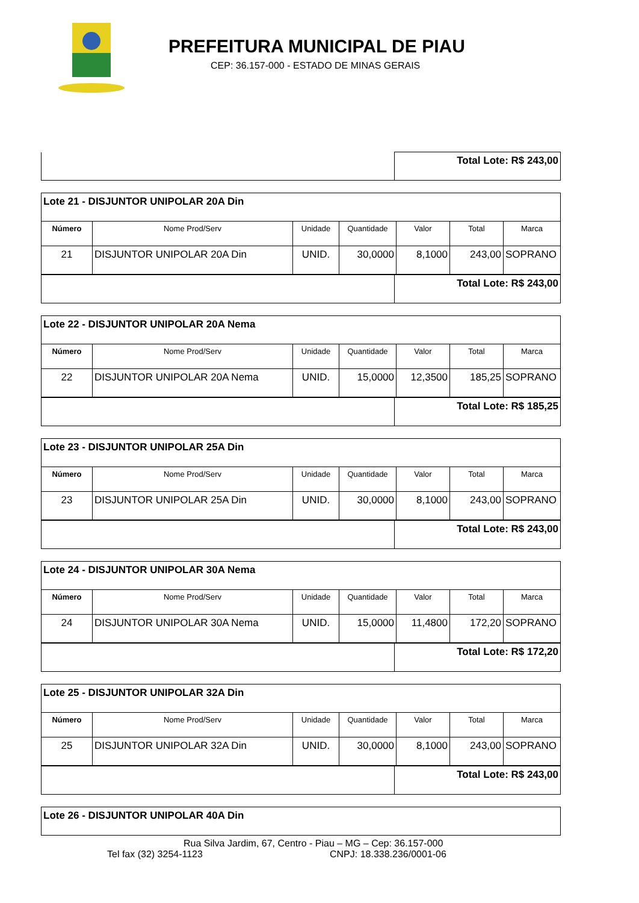PREFEITURA MUNICIPAL DE PIAU
CEP: 36.157-000 - ESTADO DE MINAS GERAIS
| | Total Lote: R$ 243,00 |
| Lote 21 - DISJUNTOR UNIPOLAR 20A Din | | | | | | |
| Número | Nome Prod/Serv | Unidade | Quantidade | Valor | Total | Marca |
| 21 | DISJUNTOR UNIPOLAR 20A Din | UNID. | 30,0000 | 8,1000 | 243,00 | SOPRANO |
| | Total Lote: R$ 243,00 |
| Lote 22 - DISJUNTOR UNIPOLAR 20A Nema | | | | | | |
| Número | Nome Prod/Serv | Unidade | Quantidade | Valor | Total | Marca |
| 22 | DISJUNTOR UNIPOLAR 20A Nema | UNID. | 15,0000 | 12,3500 | 185,25 | SOPRANO |
| | Total Lote: R$ 185,25 |
| Lote 23 - DISJUNTOR UNIPOLAR 25A Din | | | | | | |
| Número | Nome Prod/Serv | Unidade | Quantidade | Valor | Total | Marca |
| 23 | DISJUNTOR UNIPOLAR 25A Din | UNID. | 30,0000 | 8,1000 | 243,00 | SOPRANO |
| | Total Lote: R$ 243,00 |
| Lote 24 - DISJUNTOR UNIPOLAR 30A Nema | | | | | | |
| Número | Nome Prod/Serv | Unidade | Quantidade | Valor | Total | Marca |
| 24 | DISJUNTOR UNIPOLAR 30A Nema | UNID. | 15,0000 | 11,4800 | 172,20 | SOPRANO |
| | Total Lote: R$ 172,20 |
| Lote 25 - DISJUNTOR UNIPOLAR 32A Din | | | | | | |
| Número | Nome Prod/Serv | Unidade | Quantidade | Valor | Total | Marca |
| 25 | DISJUNTOR UNIPOLAR 32A Din | UNID. | 30,0000 | 8,1000 | 243,00 | SOPRANO |
| | Total Lote: R$ 243,00 |
| Lote 26 - DISJUNTOR UNIPOLAR 40A Din |
Rua Silva Jardim, 67, Centro - Piau – MG – Cep: 36.157-000
Tel fax (32) 3254-1123 CNPJ: 18.338.236/0001-06